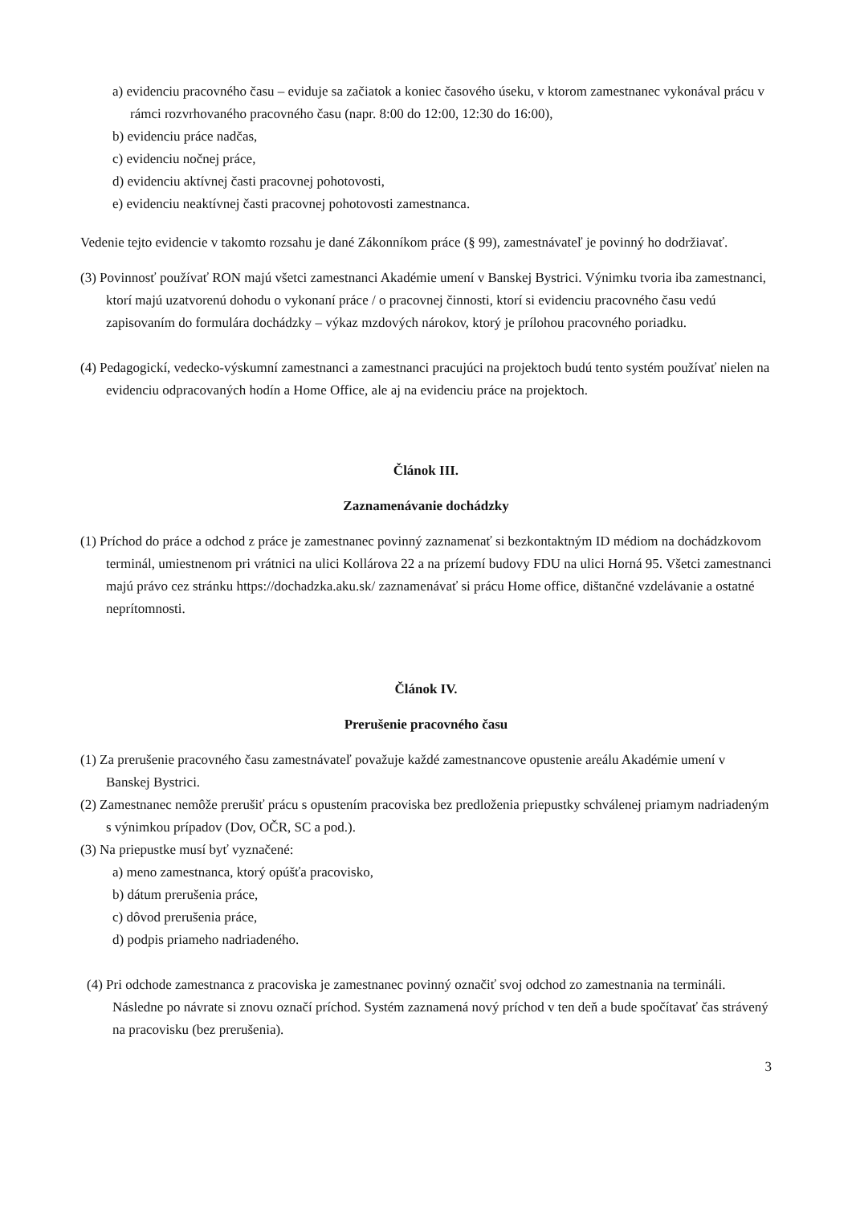a) evidenciu pracovného času – eviduje sa začiatok a koniec časového úseku, v ktorom zamestnanec vykonával prácu v rámci rozvrhovaného pracovného času (napr. 8:00 do 12:00, 12:30 do 16:00),
b) evidenciu práce nadčas,
c) evidenciu nočnej práce,
d) evidenciu aktívnej časti pracovnej pohotovosti,
e) evidenciu neaktívnej časti pracovnej pohotovosti zamestnanca.
Vedenie tejto evidencie v takomto rozsahu je dané Zákonníkom práce (§ 99), zamestnávateľ je povinný ho dodržiavať.
(3) Povinnosť používať RON majú všetci zamestnanci Akadémie umení v Banskej Bystrici. Výnimku tvoria iba zamestnanci, ktorí majú uzatvorenú dohodu o vykonaní práce / o pracovnej činnosti, ktorí si evidenciu pracovného času vedú zapisovaním do formulára dochádzky – výkaz mzdových nárokov, ktorý je prílohou pracovného poriadku.
(4) Pedagogickí, vedecko-výskumní zamestnanci a zamestnanci pracujúci na projektoch budú tento systém používať nielen na evidenciu odpracovaných hodín a Home Office, ale aj na evidenciu práce na projektoch.
Článok III.
Zaznamenávanie dochádzky
(1) Príchod do práce a odchod z práce je zamestnanec povinný zaznamenať si bezkontaktným ID médiom na dochádzkovom terminál, umiestnenom pri vrátnici na ulici Kollárova 22 a na prízemí budovy FDU na ulici Horná 95. Všetci zamestnanci majú právo cez stránku https://dochadzka.aku.sk/ zaznamenávať si prácu Home office, dištančné vzdelávanie a ostatné neprítomnosti.
Článok IV.
Prerušenie pracovného času
(1) Za prerušenie pracovného času zamestnávateľ považuje každé zamestnancove opustenie areálu Akadémie umení v Banskej Bystrici.
(2) Zamestnanec nemôže prerušiť prácu s opustením pracoviska bez predloženia priepustky schválenej priamym nadriadeným s výnimkou prípadov (Dov, OČR, SC a pod.).
(3) Na priepustke musí byť vyznačené:
a) meno zamestnanca, ktorý opúšťa pracovisko,
b) dátum prerušenia práce,
c) dôvod prerušenia práce,
d) podpis priameho nadriadeného.
(4) Pri odchode zamestnanca z pracoviska je zamestnanec povinný označiť svoj odchod zo zamestnania na termináli. Následne po návrate si znovu označí príchod. Systém zaznamená nový príchod v ten deň a bude spočítavať čas strávený na pracovisku (bez prerušenia).
3